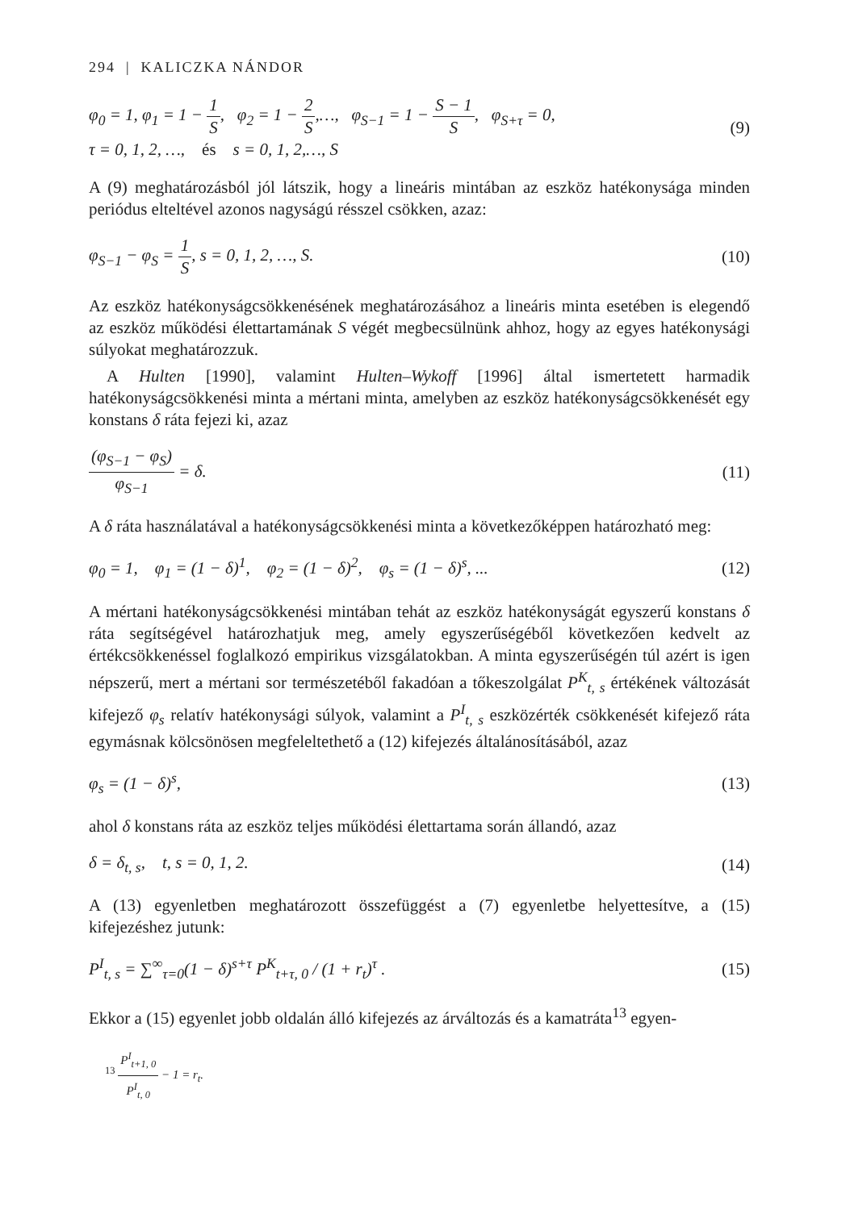294 | KALICZKA NÁNDOR
φ<sub>0</sub> = 1, φ<sub>1</sub> = 1 − 1 S, φ<sub>2</sub> = 1 − 2 S,…, φ<sub>S−1</sub> = 1 − S − 1 S, φ<sub>S+τ</sub> = 0,
τ = 0, 1, 2, …, és s = 0, 1, 2,…, S
(9)
A (9) meghatározásból jól látszik, hogy a lineáris mintában az eszköz hatékonysága minden periódus elteltével azonos nagyságú résszel csökken, azaz:
φ<sub>S−1</sub> − φ<sub>S</sub> = 1 S, s = 0, 1, 2, …, S.
(10)
Az eszköz hatékonyságcsökkenésének meghatározásához a lineáris minta esetében is elegendő az eszköz működési élettartamának S végét megbecsülnünk ahhoz, hogy az egyes hatékonysági súlyokat meghatározzuk.
A Hulten [1990], valamint Hulten–Wykoff [1996] által ismertetett harmadik hatékonyságcsökkenési minta a mértani minta, amelyben az eszköz hatékonyságcsökkenését egy konstans δ ráta fejezi ki, azaz
(φ<sub>S−1</sub> − φ<sub>S</sub>) φ<sub>S−1</sub> = δ. (11)
A δ ráta használatával a hatékonyságcsökkenési minta a következőképpen határozható meg:
φ<sub>0</sub> = 1, φ<sub>1</sub> = (1 − δ)<sup>1</sup>, φ<sub>2</sub> = (1 − δ)<sup>2</sup>, φ<sub>s</sub> = (1 − δ)<sup>s</sup>, ...
(12)
A mértani hatékonyságcsökkenési mintában tehát az eszköz hatékonyságát egyszerű konstans δ ráta segítségével határozhatjuk meg, amely egyszerűségéből következően kedvelt az értékcsökkenéssel foglalkozó empirikus vizsgálatokban. A minta egyszerűségén túl azért is igen népszerű, mert a mértani sor természetéből fakadóan a tőkeszolgálat P<sup>K</sup><sub>t, s</sub> értékének változását kifejező φ<sub>s</sub> relatív hatékonysági súlyok, valamint a P<sup>I</sup><sub>t, s</sub> eszközérték csökkenését kifejező ráta egymásnak kölcsönösen megfeleltethető a (12) kifejezés általánosításából, azaz
φ<sub>s</sub> = (1 − δ)<sup>s</sup>, (13)
ahol δ konstans ráta az eszköz teljes működési élettartama során állandó, azaz
δ = δ<sub>t, s</sub>, t, s = 0, 1, 2. (14)
A (13) egyenletben meghatározott összefüggést a (7) egyenletbe helyettesítve, a (15) kifejezéshez jutunk:
P<sup>I</sup><sub>t, s</sub> = ∑<sup>∞</sup><sub>τ=0</sub>(1 − δ)<sup>s+τ</sup> P<sup>K</sup><sub>t+τ, 0</sub> / (1 + r<sub>t</sub>)<sup>τ</sup> .
(15)
Ekkor a (15) egyenlet jobb oldalán álló kifejezés az árváltozás és a kamatráta<sup>13</sup> egyen-
<sup>13</sup> P<sup>I</sup><sub>t+1, 0</sub> P<sup>I</sup><sub>t, 0</sub> − 1 = r<sub>t</sub>.